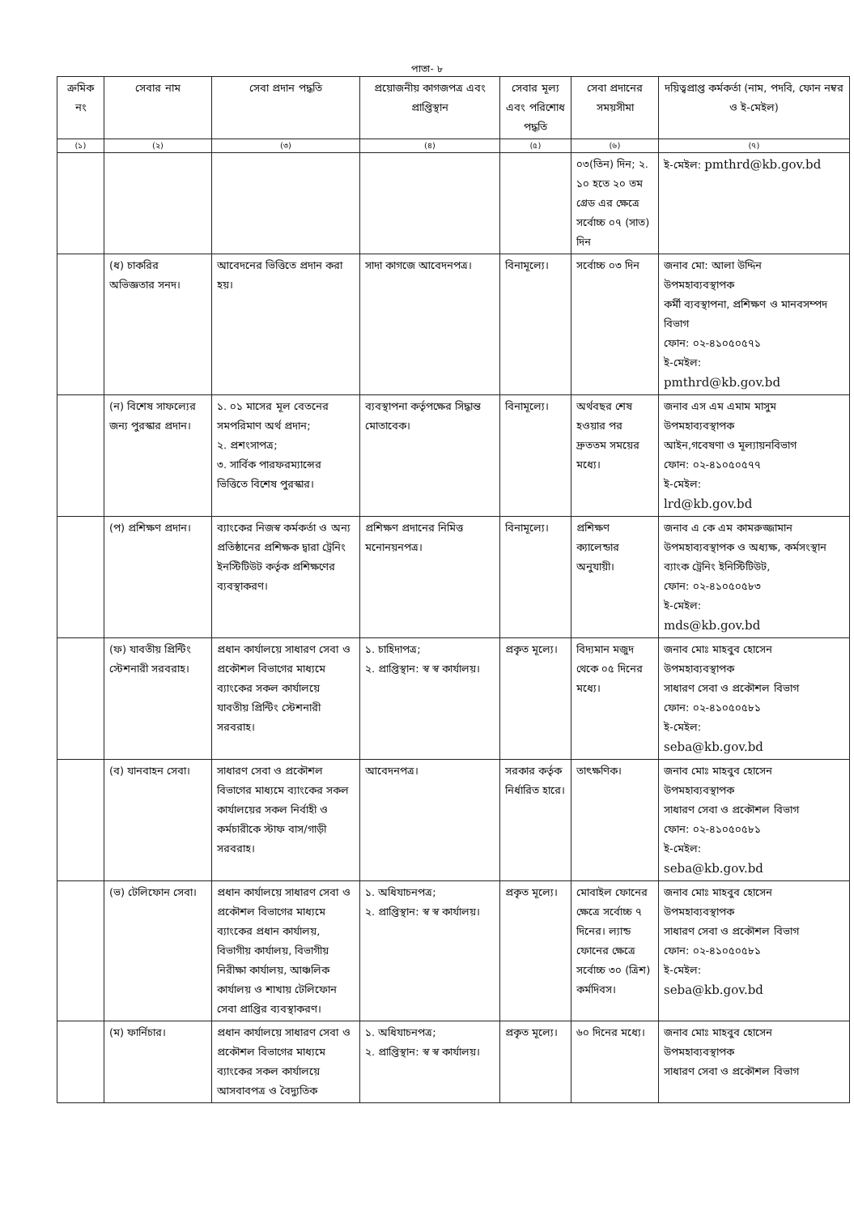পাতা- ৮
| ক্রমিক নং | সেবার নাম | সেবা প্রদান পদ্ধতি | প্রয়োজনীয় কাগজপত্র এবং প্রাপ্তিস্থান | সেবার মূল্য এবং পরিশোধ পদ্ধতি | সেবা প্রদানের সময়সীমা | দয়িত্বপ্রাপ্ত কর্মকর্তা (নাম, পদবি, ফোন নম্বর ও ই-মেইল) |
| --- | --- | --- | --- | --- | --- | --- |
| (১) | (২) | (৩) | (৪) | (৫) | (৬) | (৭) |
| | | | | | ০৩(তিন) দিন; ২. ১০ হতে ২০ তম গ্রেড এর ক্ষেত্রে সর্বোচ্চ ০৭ (সাত) দিন | ই-মেইল: pmthrd@kb.gov.bd |
| | (ধ) চাকরির অভিজ্ঞতার সনদ। | আবেদনের ভিত্তিতে প্রদান করা হয়। | সাদা কাগজে আবেদনপত্র। | বিনামূল্যে। | সর্বোচ্চ ০৩ দিন | জনাব মো: আলা উদ্দিন উপমহাব্যবস্থাপক কর্মী ব্যবস্থাপনা, প্রশিক্ষণ ও মানবসম্পদ বিভাগ ফোন: ০২-৪১০৫০৫৭১ ই-মেইল: pmthrd@kb.gov.bd |
| | (ন) বিশেষ সাফল্যের জন্য পুরস্কার প্রদান। | ১. ০১ মাসের মূল বেতনের সমপরিমাণ অর্থ প্রদান; ২. প্রশংসাপত্র; ৩. সার্বিক পারফরম্যান্সের ভিত্তিতে বিশেষ পুরস্কার। | ব্যবস্থাপনা কর্তৃপক্ষের সিদ্ধান্ত মোতাবেক। | বিনামূল্যে। | অর্থবছর শেষ হওয়ার পর দ্রুততম সময়ের মধ্যে। | জনাব এস এম এমাম মাসুম উপমহাব্যবস্থাপক আইন,গবেষণা ও মূল্যায়নবিভাগ ফোন: ০২-৪১০৫০৫৭৭ ই-মেইল: lrd@kb.gov.bd |
| | (প) প্রশিক্ষণ প্রদান। | ব্যাংকের নিজস্ব কর্মকর্তা ও অন্য প্রতিষ্ঠানের প্রশিক্ষক দ্বারা ট্রেনিং ইনস্টিটিউট কর্তৃক প্রশিক্ষণের ব্যবস্থাকরণ। | প্রশিক্ষণ প্রদানের নিমিত্ত মনোনয়নপত্র। | বিনামূল্যে। | প্রশিক্ষণ ক্যালেন্ডার অনুযায়ী। | জনাব এ কে এম কামরুজ্জামান উপমহাব্যবস্থাপক ও অধ্যক্ষ, কর্মসংস্থান ব্যাংক ট্রেনিং ইনিস্টিটিউট, ফোন: ০২-৪১০৫০৫৮৩ ই-মেইল: mds@kb.gov.bd |
| | (ফ) যাবতীয় প্রিন্টিং স্টেশনারী সরবরাহ। | প্রধান কার্যালয়ে সাধারণ সেবা ও প্রকৌশল বিভাগের মাধ্যমে ব্যাংকের সকল কার্যালয়ে যাবতীয় প্রিন্টিং স্টেশনারী সরবরাহ। | ১. চাহিদাপত্র; ২. প্রাপ্তিস্থান: স্ব স্ব কার্যালয়। | প্রকৃত মূল্যে। | বিদ্যমান মজুদ থেকে ০৫ দিনের মধ্যে। | জনাব মোঃ মাহবুব হোসেন উপমহাব্যবস্থাপক সাধারণ সেবা ও প্রকৌশল বিভাগ ফোন: ০২-৪১০৫০৫৮১ ই-মেইল: seba@kb.gov.bd |
| | (ব) যানবাহন সেবা। | সাধারণ সেবা ও প্রকৌশল বিভাগের মাধ্যমে ব্যাংকের সকল কার্যালয়ের সকল নির্বাহী ও কর্মচারীকে স্টাফ বাস/গাড়ী সরবরাহ। | আবেদনপত্র। | সরকার কর্তৃক নির্ধারিত হারে। | তাৎক্ষণিক। | জনাব মোঃ মাহবুব হোসেন উপমহাব্যবস্থাপক সাধারণ সেবা ও প্রকৌশল বিভাগ ফোন: ০২-৪১০৫০৫৮১ ই-মেইল: seba@kb.gov.bd |
| | (ভ) টেলিফোন সেবা। | প্রধান কার্যালয়ে সাধারণ সেবা ও প্রকৌশল বিভাগের মাধ্যমে ব্যাংকের প্রধান কার্যালয়, বিভাগীয় কার্যালয়, বিভাগীয় নিরীক্ষা কার্যালয়, আঞ্চলিক কার্যালয় ও শাখায় টেলিফোন সেবা প্রাপ্তির ব্যবস্থাকরণ। | ১. অধিযাচনপত্র; ২. প্রাপ্তিস্থান: স্ব স্ব কার্যালয়। | প্রকৃত মূল্যে। | মোবাইল ফোনের ক্ষেত্রে সর্বোচ্চ ৭ দিনের। ল্যান্ড ফোনের ক্ষেত্রে সর্বোচ্চ ৩০ (ত্রিশ) কর্মদিবস। | জনাব মোঃ মাহবুব হোসেন উপমহাব্যবস্থাপক সাধারণ সেবা ও প্রকৌশল বিভাগ ফোন: ০২-৪১০৫০৫৮১ ই-মেইল: seba@kb.gov.bd |
| | (ম) ফার্নিচার। | প্রধান কার্যালয়ে সাধারণ সেবা ও প্রকৌশল বিভাগের মাধ্যমে ব্যাংকের সকল কার্যালয়ে আসবাবপত্র ও বৈদ্যুতিক | ১. অধিযাচনপত্র; ২. প্রাপ্তিস্থান: স্ব স্ব কার্যালয়। | প্রকৃত মূল্যে। | ৬০ দিনের মধ্যে। | জনাব মোঃ মাহবুব হোসেন উপমহাব্যবস্থাপক সাধারণ সেবা ও প্রকৌশল বিভাগ |